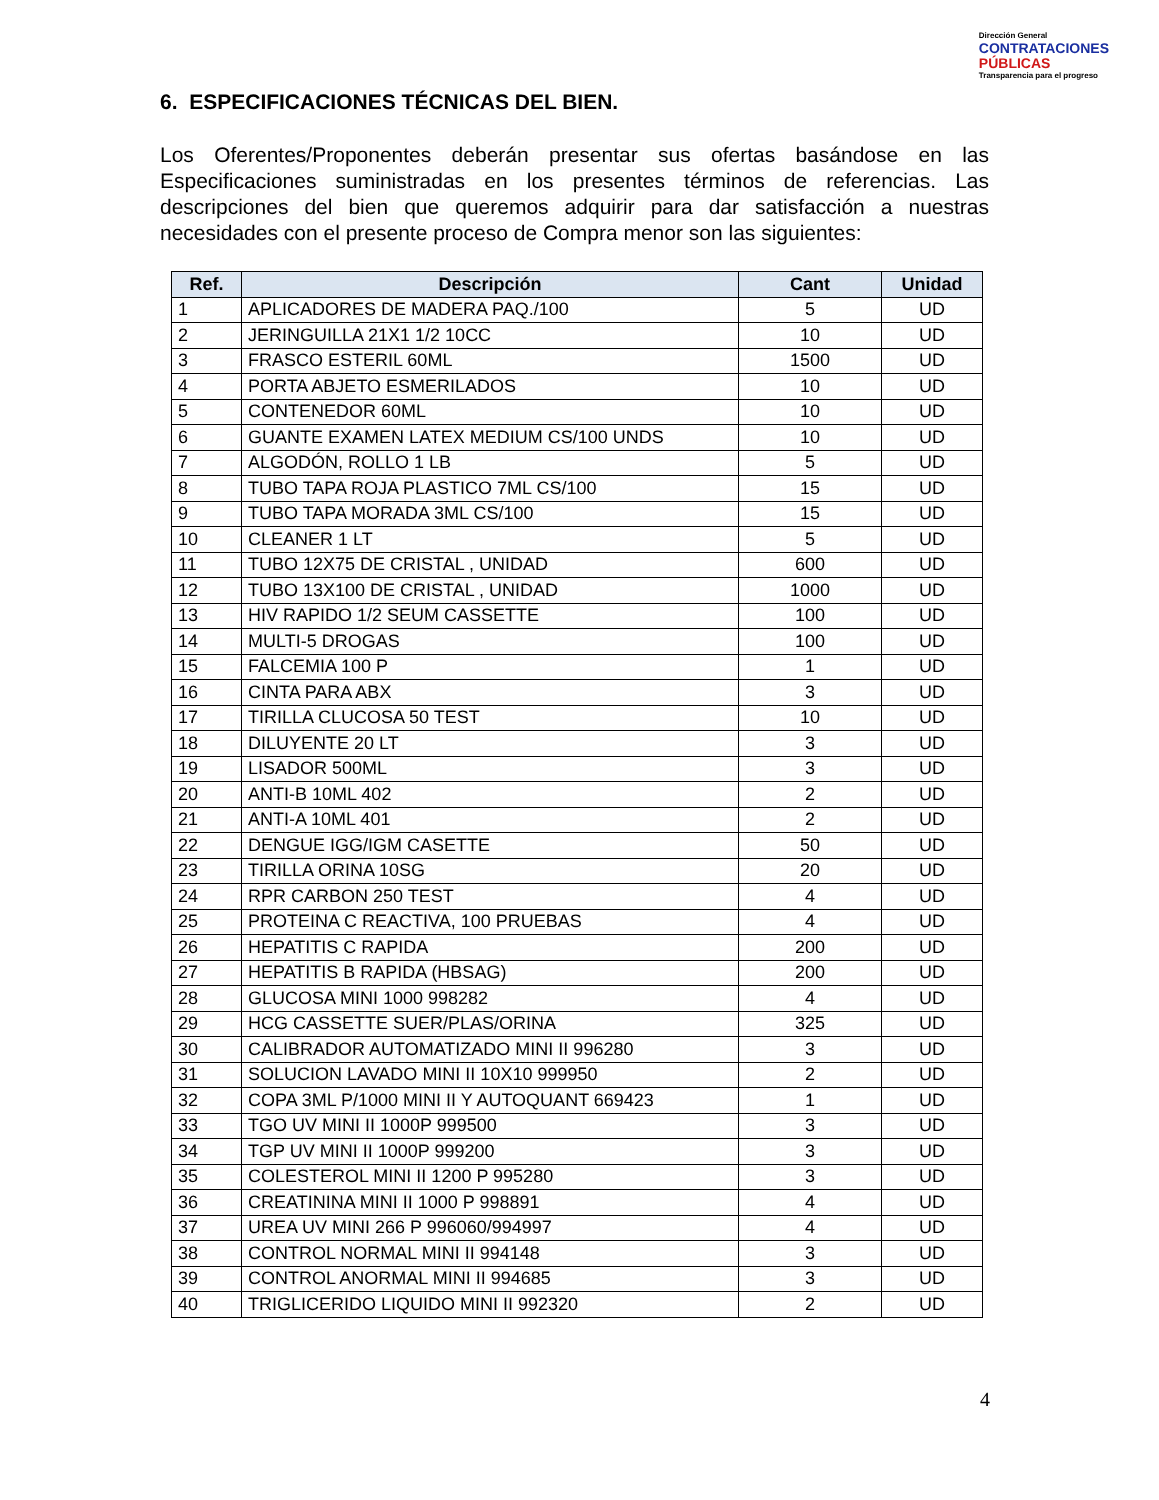Dirección General
CONTRATACIONES
PÚBLICAS
Transparencia para el progreso
6. ESPECIFICACIONES TÉCNICAS DEL BIEN.
Los Oferentes/Proponentes deberán presentar sus ofertas basándose en las Especificaciones suministradas en los presentes términos de referencias. Las descripciones del bien que queremos adquirir para dar satisfacción a nuestras necesidades con el presente proceso de Compra menor son las siguientes:
| Ref. | Descripción | Cant | Unidad |
| --- | --- | --- | --- |
| 1 | APLICADORES DE MADERA PAQ./100 | 5 | UD |
| 2 | JERINGUILLA 21X1 1/2 10CC | 10 | UD |
| 3 | FRASCO ESTERIL 60ML | 1500 | UD |
| 4 | PORTA ABJETO ESMERILADOS | 10 | UD |
| 5 | CONTENEDOR 60ML | 10 | UD |
| 6 | GUANTE EXAMEN LATEX MEDIUM CS/100 UNDS | 10 | UD |
| 7 | ALGODÓN, ROLLO 1 LB | 5 | UD |
| 8 | TUBO TAPA ROJA PLASTICO 7ML CS/100 | 15 | UD |
| 9 | TUBO TAPA MORADA 3ML CS/100 | 15 | UD |
| 10 | CLEANER 1 LT | 5 | UD |
| 11 | TUBO 12X75 DE CRISTAL , UNIDAD | 600 | UD |
| 12 | TUBO 13X100 DE CRISTAL , UNIDAD | 1000 | UD |
| 13 | HIV RAPIDO 1/2 SEUM CASSETTE | 100 | UD |
| 14 | MULTI-5 DROGAS | 100 | UD |
| 15 | FALCEMIA 100 P | 1 | UD |
| 16 | CINTA PARA ABX | 3 | UD |
| 17 | TIRILLA CLUCOSA 50 TEST | 10 | UD |
| 18 | DILUYENTE 20 LT | 3 | UD |
| 19 | LISADOR 500ML | 3 | UD |
| 20 | ANTI-B 10ML 402 | 2 | UD |
| 21 | ANTI-A 10ML 401 | 2 | UD |
| 22 | DENGUE IGG/IGM CASETTE | 50 | UD |
| 23 | TIRILLA ORINA 10SG | 20 | UD |
| 24 | RPR CARBON 250 TEST | 4 | UD |
| 25 | PROTEINA C REACTIVA, 100 PRUEBAS | 4 | UD |
| 26 | HEPATITIS C RAPIDA | 200 | UD |
| 27 | HEPATITIS B RAPIDA (HBSAG) | 200 | UD |
| 28 | GLUCOSA MINI 1000 998282 | 4 | UD |
| 29 | HCG CASSETTE SUER/PLAS/ORINA | 325 | UD |
| 30 | CALIBRADOR AUTOMATIZADO MINI II 996280 | 3 | UD |
| 31 | SOLUCION LAVADO MINI II 10X10 999950 | 2 | UD |
| 32 | COPA 3ML P/1000 MINI II Y AUTOQUANT 669423 | 1 | UD |
| 33 | TGO UV MINI II 1000P 999500 | 3 | UD |
| 34 | TGP UV MINI II 1000P 999200 | 3 | UD |
| 35 | COLESTEROL MINI II 1200 P 995280 | 3 | UD |
| 36 | CREATININA MINI II 1000 P 998891 | 4 | UD |
| 37 | UREA UV MINI 266 P 996060/994997 | 4 | UD |
| 38 | CONTROL NORMAL MINI II 994148 | 3 | UD |
| 39 | CONTROL ANORMAL MINI II 994685 | 3 | UD |
| 40 | TRIGLICERIDO LIQUIDO MINI II 992320 | 2 | UD |
4